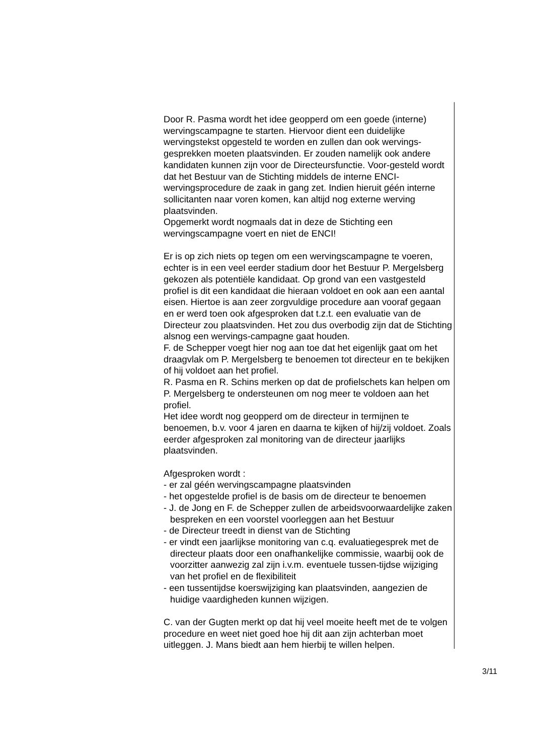Door R. Pasma wordt het idee geopperd om een goede (interne) wervingscampagne te starten. Hiervoor dient een duidelijke wervingstekst opgesteld te worden en zullen dan ook wervings-gesprekken moeten plaatsvinden. Er zouden namelijk ook andere kandidaten kunnen zijn voor de Directeursfunctie. Voor-gesteld wordt dat het Bestuur van de Stichting middels de interne ENCI-wervingsprocedure de zaak in gang zet. Indien hieruit géén interne sollicitanten naar voren komen, kan altijd nog externe werving plaatsvinden.
Opgemerkt wordt nogmaals dat in deze de Stichting een wervingscampagne voert en niet de ENCI!
Er is op zich niets op tegen om een wervingscampagne te voeren, echter is in een veel eerder stadium door het Bestuur P. Mergelsberg gekozen als potentiële kandidaat. Op grond van een vastgesteld profiel is dit een kandidaat die hieraan voldoet en ook aan een aantal eisen. Hiertoe is aan zeer zorgvuldige procedure aan vooraf gegaan en er werd toen ook afgesproken dat t.z.t. een evaluatie van de Directeur zou plaatsvinden. Het zou dus overbodig zijn dat de Stichting alsnog een wervings-campagne gaat houden.
F. de Schepper voegt hier nog aan toe dat het eigenlijk gaat om het draagvlak om P. Mergelsberg te benoemen tot directeur en te bekijken of hij voldoet aan het profiel.
R. Pasma en R. Schins merken op dat de profielschets kan helpen om P. Mergelsberg te ondersteunen om nog meer te voldoen aan het profiel.
Het idee wordt nog geopperd om de directeur in termijnen te benoemen, b.v. voor 4 jaren en daarna te kijken of hij/zij voldoet. Zoals eerder afgesproken zal monitoring van de directeur jaarlijks plaatsvinden.
Afgesproken wordt :
- er zal géén wervingscampagne plaatsvinden
- het opgestelde profiel is de basis om de directeur te benoemen
- J. de Jong en F. de Schepper zullen de arbeidsvoorwaardelijke zaken bespreken en een voorstel voorleggen aan het Bestuur
- de Directeur treedt in dienst van de Stichting
- er vindt een jaarlijkse monitoring van c.q. evaluatiegesprek met de directeur plaats door een onafhankelijke commissie, waarbij ook de voorzitter aanwezig zal zijn i.v.m. eventuele tussen-tijdse wijziging van het profiel en de flexibiliteit
- een tussentijdse koerswijziging kan plaatsvinden, aangezien de huidige vaardigheden kunnen wijzigen.
C. van der Gugten merkt op dat hij veel moeite heeft met de te volgen procedure en weet niet goed hoe hij dit aan zijn achterban moet uitleggen. J. Mans biedt aan hem hierbij te willen helpen.
3/11